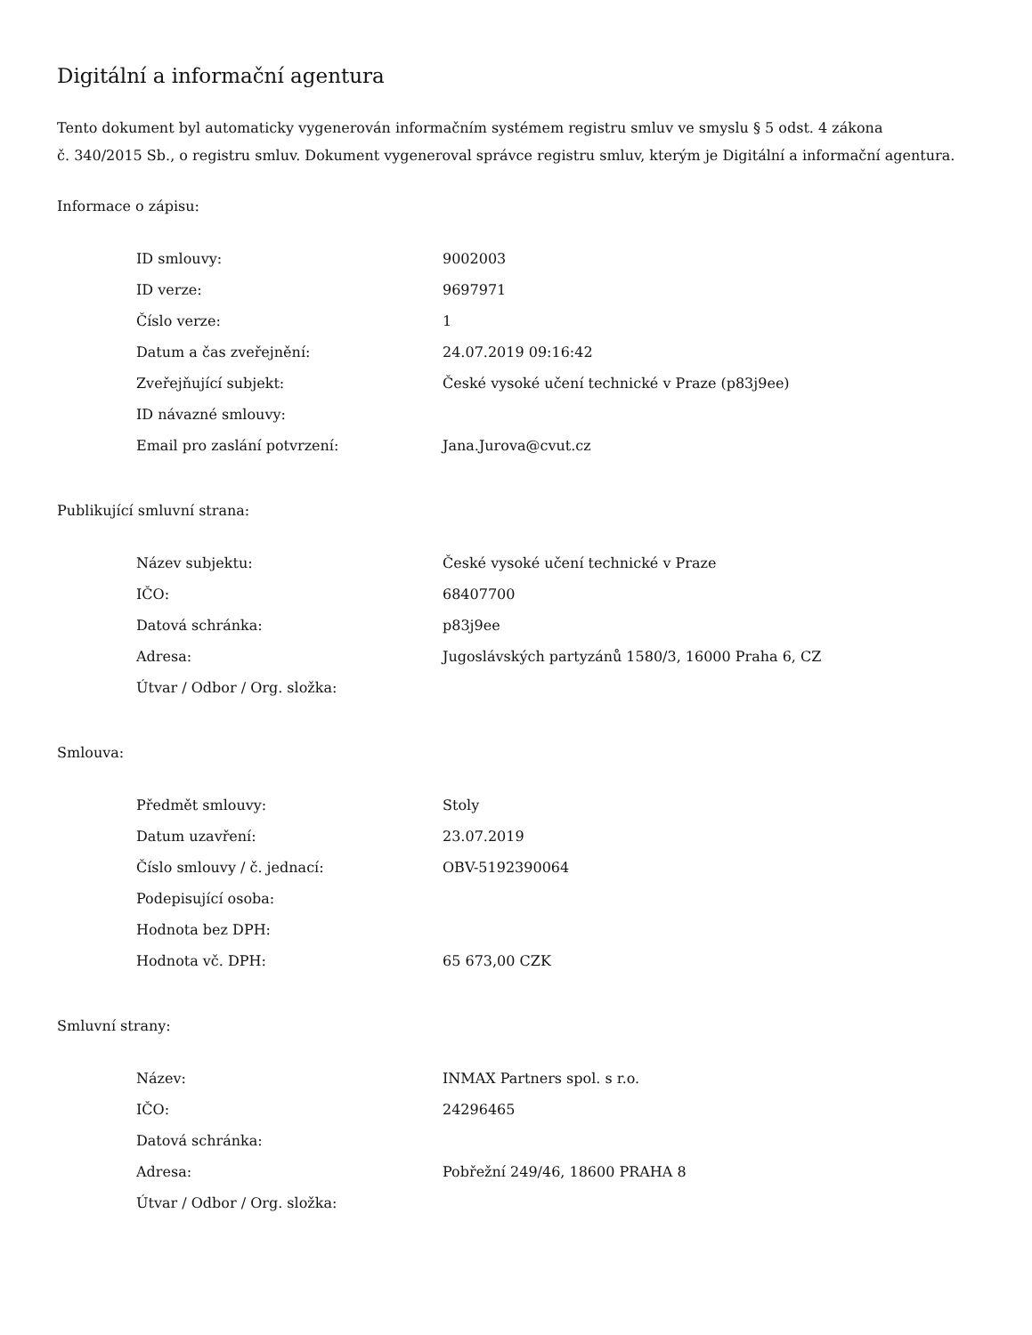Digitální a informační agentura
Tento dokument byl automaticky vygenerován informačním systémem registru smluv ve smyslu § 5 odst. 4 zákona
č. 340/2015 Sb., o registru smluv. Dokument vygeneroval správce registru smluv, kterým je Digitální a informační agentura.
Informace o zápisu:
| ID smlouvy: | 9002003 |
| ID verze: | 9697971 |
| Číslo verze: | 1 |
| Datum a čas zveřejnění: | 24.07.2019 09:16:42 |
| Zveřejňující subjekt: | České vysoké učení technické v Praze (p83j9ee) |
| ID návazné smlouvy: | |
| Email pro zaslání potvrzení: | Jana.Jurova@cvut.cz |
Publikující smluvní strana:
| Název subjektu: | České vysoké učení technické v Praze |
| IČO: | 68407700 |
| Datová schránka: | p83j9ee |
| Adresa: | Jugoslávských partyzánů 1580/3, 16000 Praha 6, CZ |
| Útvar / Odbor / Org. složka: | |
Smlouva:
| Předmět smlouvy: | Stoly |
| Datum uzavření: | 23.07.2019 |
| Číslo smlouvy / č. jednací: | OBV-5192390064 |
| Podepisující osoba: | |
| Hodnota bez DPH: | |
| Hodnota vč. DPH: | 65 673,00 CZK |
Smluvní strany:
| Název: | INMAX Partners spol. s r.o. |
| IČO: | 24296465 |
| Datová schránka: | |
| Adresa: | Pobřežní 249/46, 18600 PRAHA 8 |
| Útvar / Odbor / Org. složka: | |